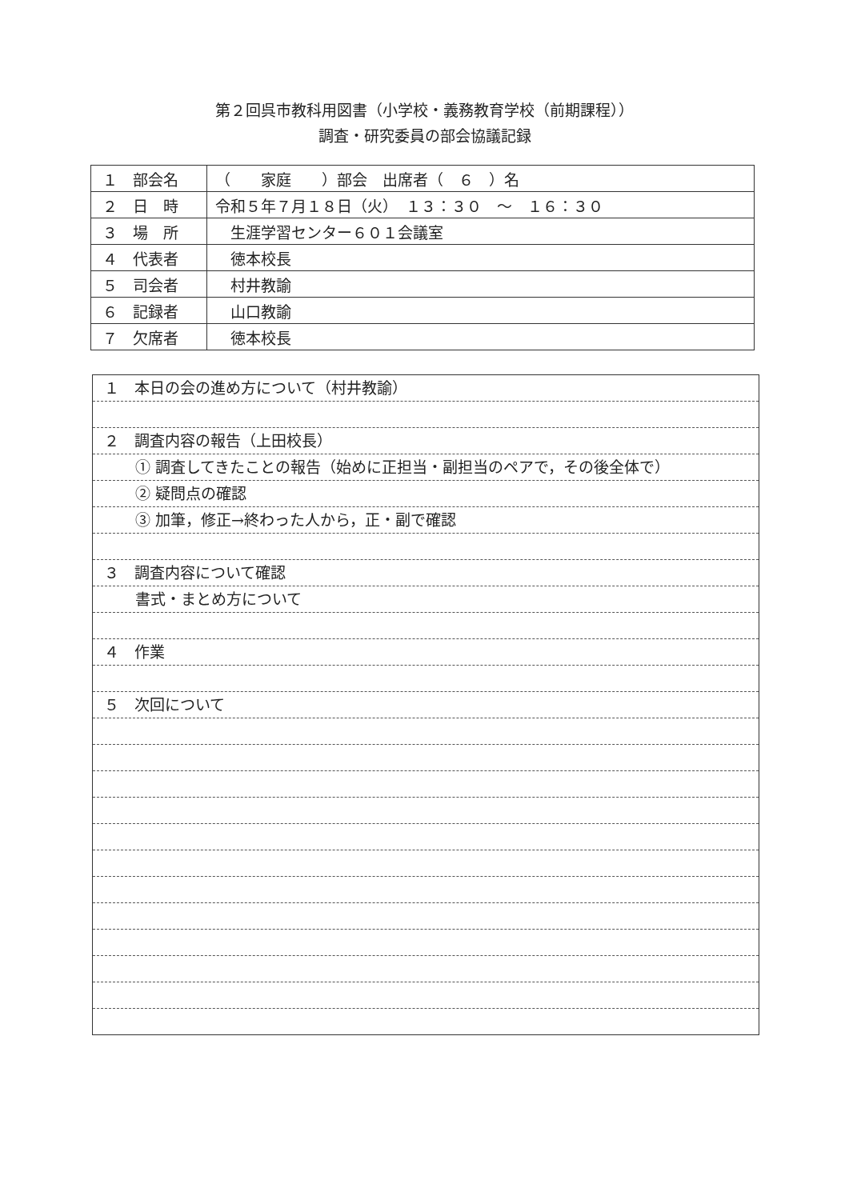第２回呉市教科用図書（小学校・義務教育学校（前期課程））
調査・研究委員の部会協議記録
| １ 部会名 | （ 家庭 ）部会 出席者（ ６ ）名 |
| ２ 日 時 | 令和５年７月１８日（火） １３：３０ ～ １６：３０ |
| ３ 場 所 | 生涯学習センター６０１会議室 |
| ４ 代表者 | 徳本校長 |
| ５ 司会者 | 村井教諭 |
| ６ 記録者 | 山口教諭 |
| ７ 欠席者 | 徳本校長 |
１　本日の会の進め方について（村井教諭）
２　調査内容の報告（上田校長）
① 調査してきたことの報告（始めに正担当・副担当のペアで，その後全体で）
② 疑問点の確認
③ 加筆，修正→終わった人から，正・副で確認
３　調査内容について確認
書式・まとめ方について
４　作業
５　次回について